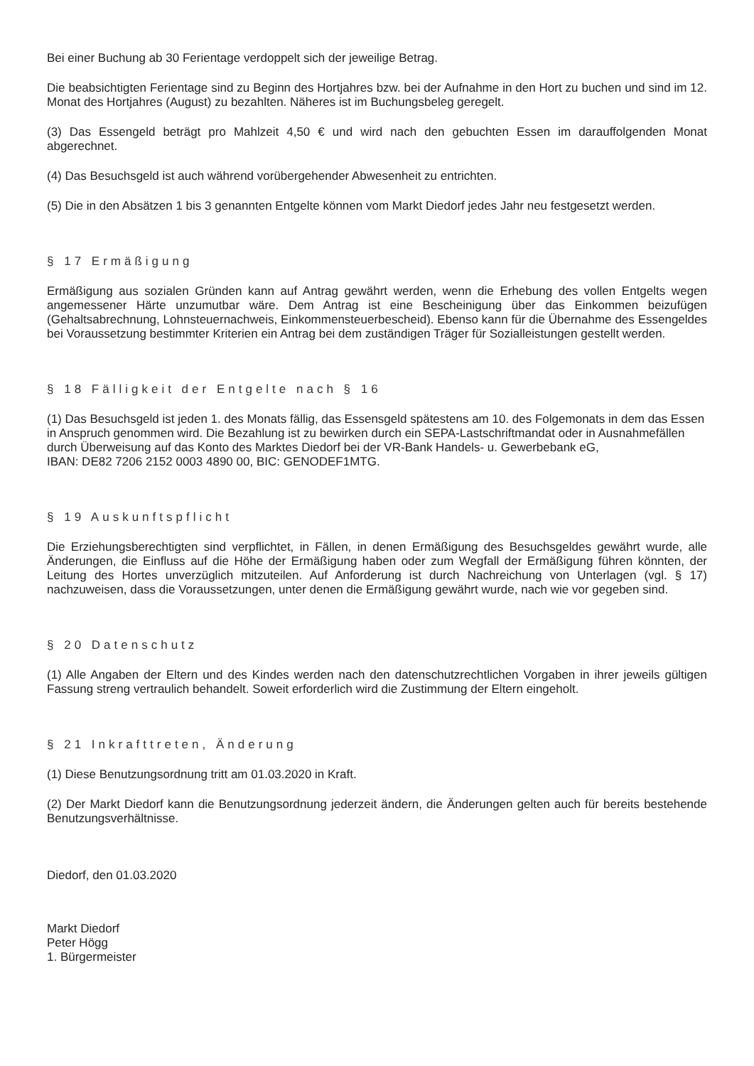Bei einer Buchung ab 30 Ferientage verdoppelt sich der jeweilige Betrag.
Die beabsichtigten Ferientage sind zu Beginn des Hortjahres bzw. bei der Aufnahme in den Hort zu buchen und sind im 12. Monat des Hortjahres (August) zu bezahlten. Näheres ist im Buchungsbeleg geregelt.
(3) Das Essengeld beträgt pro Mahlzeit 4,50 € und wird nach den gebuchten Essen im darauffolgenden Monat abgerechnet.
(4) Das Besuchsgeld ist auch während vorübergehender Abwesenheit zu entrichten.
(5) Die in den Absätzen 1 bis 3 genannten Entgelte können vom Markt Diedorf jedes Jahr neu festgesetzt werden.
§ 17 Ermäßigung
Ermäßigung aus sozialen Gründen kann auf Antrag gewährt werden, wenn die Erhebung des vollen Entgelts wegen angemessener Härte unzumutbar wäre. Dem Antrag ist eine Bescheinigung über das Einkommen beizufügen (Gehaltsabrechnung, Lohnsteuernachweis, Einkommensteuerbescheid). Ebenso kann für die Übernahme des Essengeldes bei Voraussetzung bestimmter Kriterien ein Antrag bei dem zuständigen Träger für Sozialleistungen gestellt werden.
§ 18 Fälligkeit der Entgelte nach § 16
(1) Das Besuchsgeld ist jeden 1. des Monats fällig, das Essensgeld spätestens am 10. des Folgemonats in dem das Essen in Anspruch genommen wird. Die Bezahlung ist zu bewirken durch ein SEPA-Lastschriftmandat oder in Ausnahmefällen durch Überweisung auf das Konto des Marktes Diedorf bei der VR-Bank Handels- u. Gewerbebank eG,
IBAN: DE82 7206 2152 0003 4890 00, BIC: GENODEF1MTG.
§ 19 Auskunftspflicht
Die Erziehungsberechtigten sind verpflichtet, in Fällen, in denen Ermäßigung des Besuchsgeldes gewährt wurde, alle Änderungen, die Einfluss auf die Höhe der Ermäßigung haben oder zum Wegfall der Ermäßigung führen könnten, der Leitung des Hortes unverzüglich mitzuteilen. Auf Anforderung ist durch Nachreichung von Unterlagen (vgl. § 17) nachzuweisen, dass die Voraussetzungen, unter denen die Ermäßigung gewährt wurde, nach wie vor gegeben sind.
§ 20 Datenschutz
(1) Alle Angaben der Eltern und des Kindes werden nach den datenschutzrechtlichen Vorgaben in ihrer jeweils gültigen Fassung streng vertraulich behandelt. Soweit erforderlich wird die Zustimmung der Eltern eingeholt.
§ 21 Inkrafttreten, Änderung
(1) Diese Benutzungsordnung tritt am 01.03.2020 in Kraft.
(2) Der Markt Diedorf kann die Benutzungsordnung jederzeit ändern, die Änderungen gelten auch für bereits bestehende Benutzungsverhältnisse.
Diedorf, den 01.03.2020
Markt Diedorf
Peter Högg
1. Bürgermeister